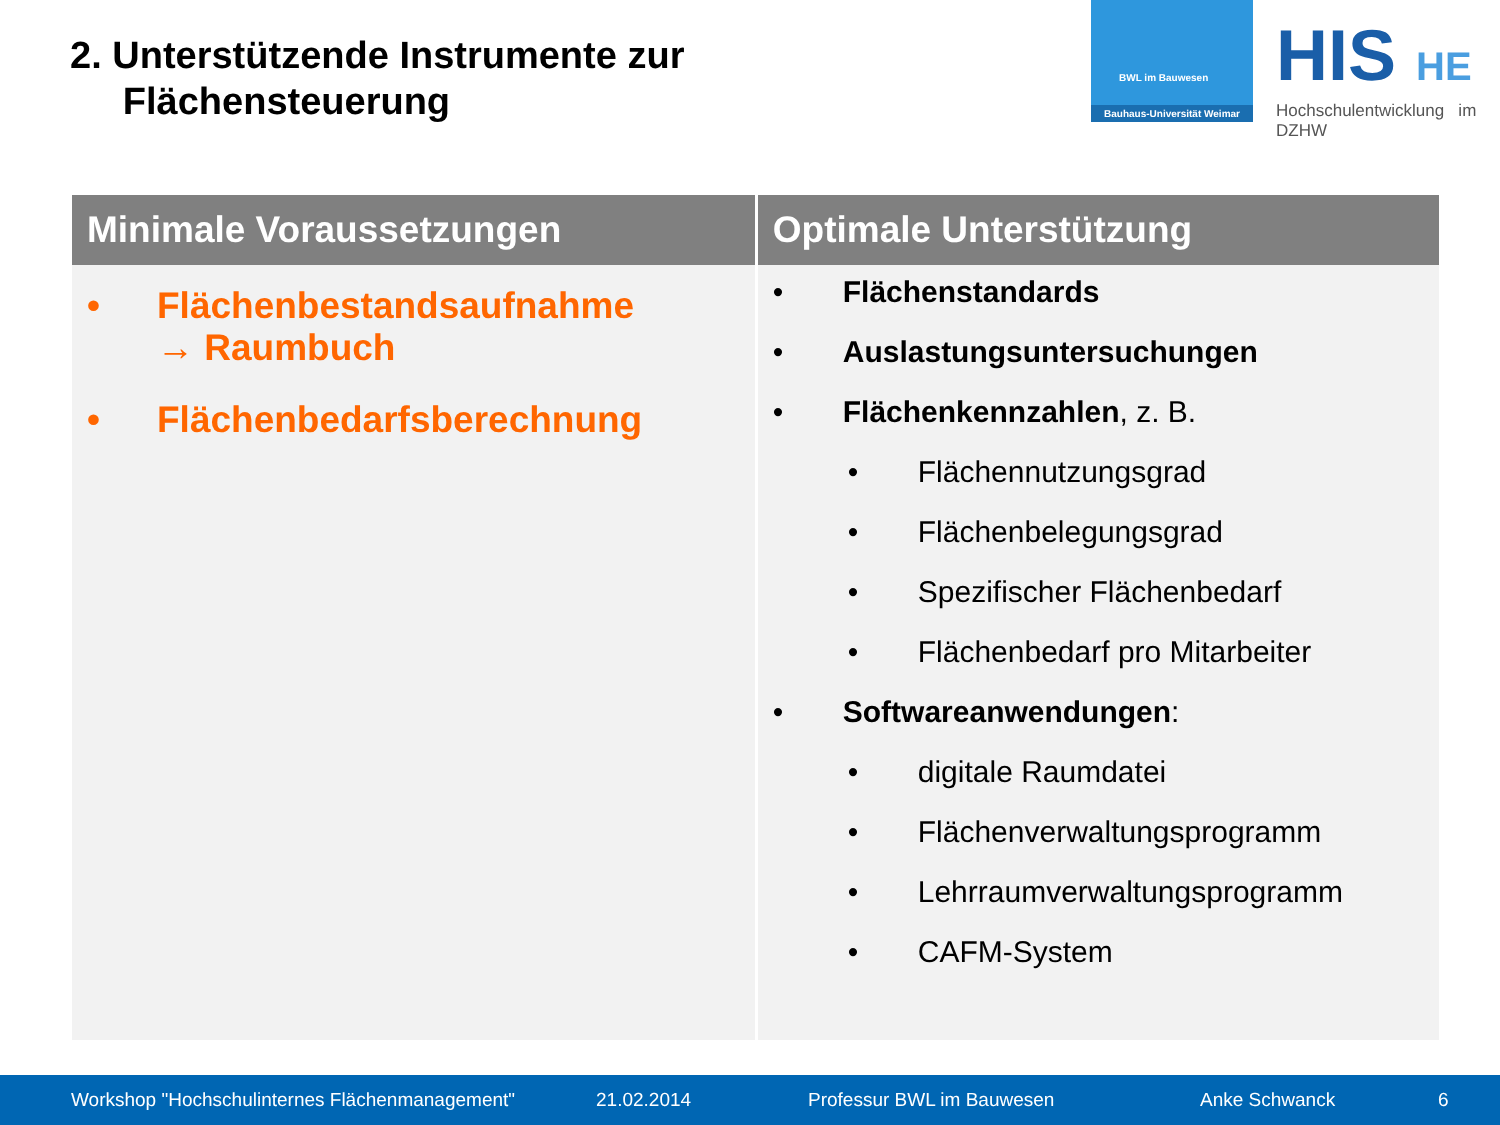2. Unterstützende Instrumente zur
Flächensteuerung
BWL im Bauwesen
Bauhaus-Universität Weimar
HIS HE
Hochschulentwicklung im DZHW
| Minimale Voraussetzungen | Optimale Unterstützung |
| --- | --- |
| • Flächenbestandsaufnahme → Raumbuch • Flächenbedarfsberechnung | • Flächenstandards • Auslastungsuntersuchungen • Flächenkennzahlen , z. B. • Flächennutzungsgrad • Flächenbelegungsgrad • Spezifischer Flächenbedarf • Flächenbedarf pro Mitarbeiter • Softwareanwendungen : • digitale Raumdatei • Flächenverwaltungsprogramm • Lehrraumverwaltungsprogramm • CAFM-System |
Workshop "Hochschulinternes Flächenmanagement" 21.02.2014 Professur BWL im Bauwesen Anke Schwanck 6